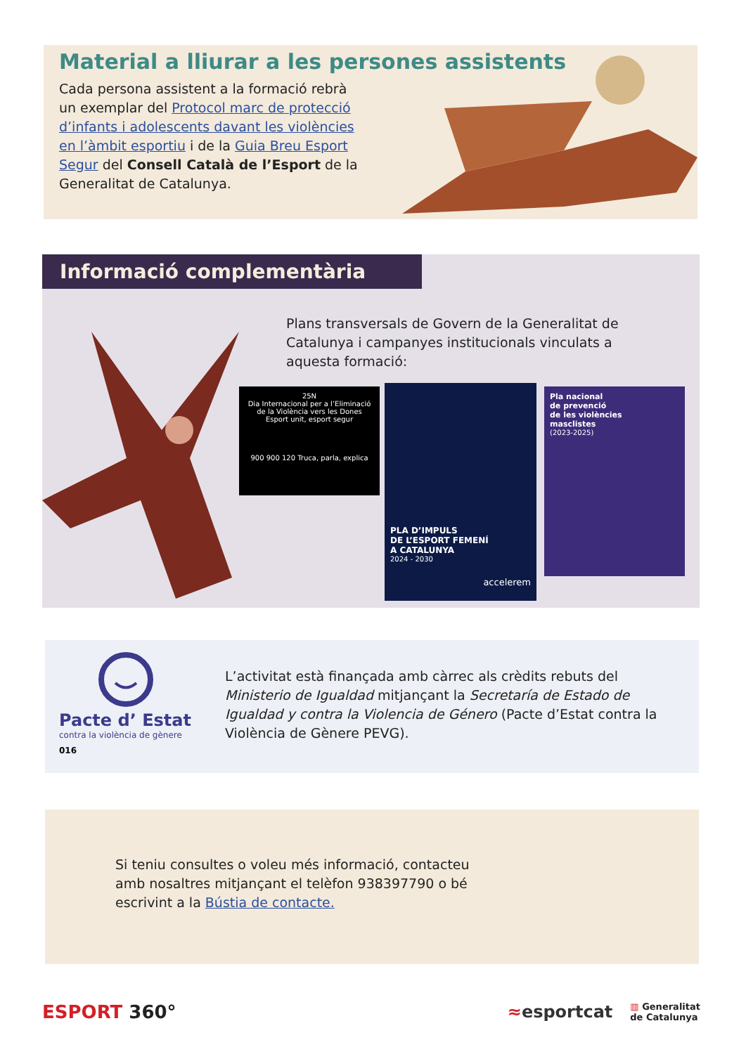Material a lliurar a les persones assistents
Cada persona assistent a la formació rebrà un exemplar del Protocol marc de protecció d’infants i adolescents davant les violències en l’àmbit esportiu i de la Guia Breu Esport Segur del Consell Català de l’Esport de la Generalitat de Catalunya.
Informació complementària
Plans transversals de Govern de la Generalitat de Catalunya i campanyes institucionals vinculats a aquesta formació:
25N
Dia Internacional per a l’Eliminació de la Violència vers les Dones
Esport unit, esport segur
900 900 120 Truca, parla, explica
PLA D’IMPULS
DE L’ESPORT FEMENÍ
A CATALUNYA
2024 - 2030
accelerem
Pla nacional
de prevenció
de les violències
masclistes
(2023-2025)
Pacte d’ Estat
contra la violència de gènere
016
L’activitat està finançada amb càrrec als crèdits rebuts del Ministerio de Igualdad mitjançant la Secretaría de Estado de Igualdad y contra la Violencia de Género (Pacte d’Estat contra la Violència de Gènere PEVG).
Si teniu consultes o voleu més informació, contacteu amb nosaltres mitjançant el telèfon 938397790 o bé escrivint a la Bústia de contacte.
ESPORT 360°
≈esportcat ▥ Generalitat
de Catalunya